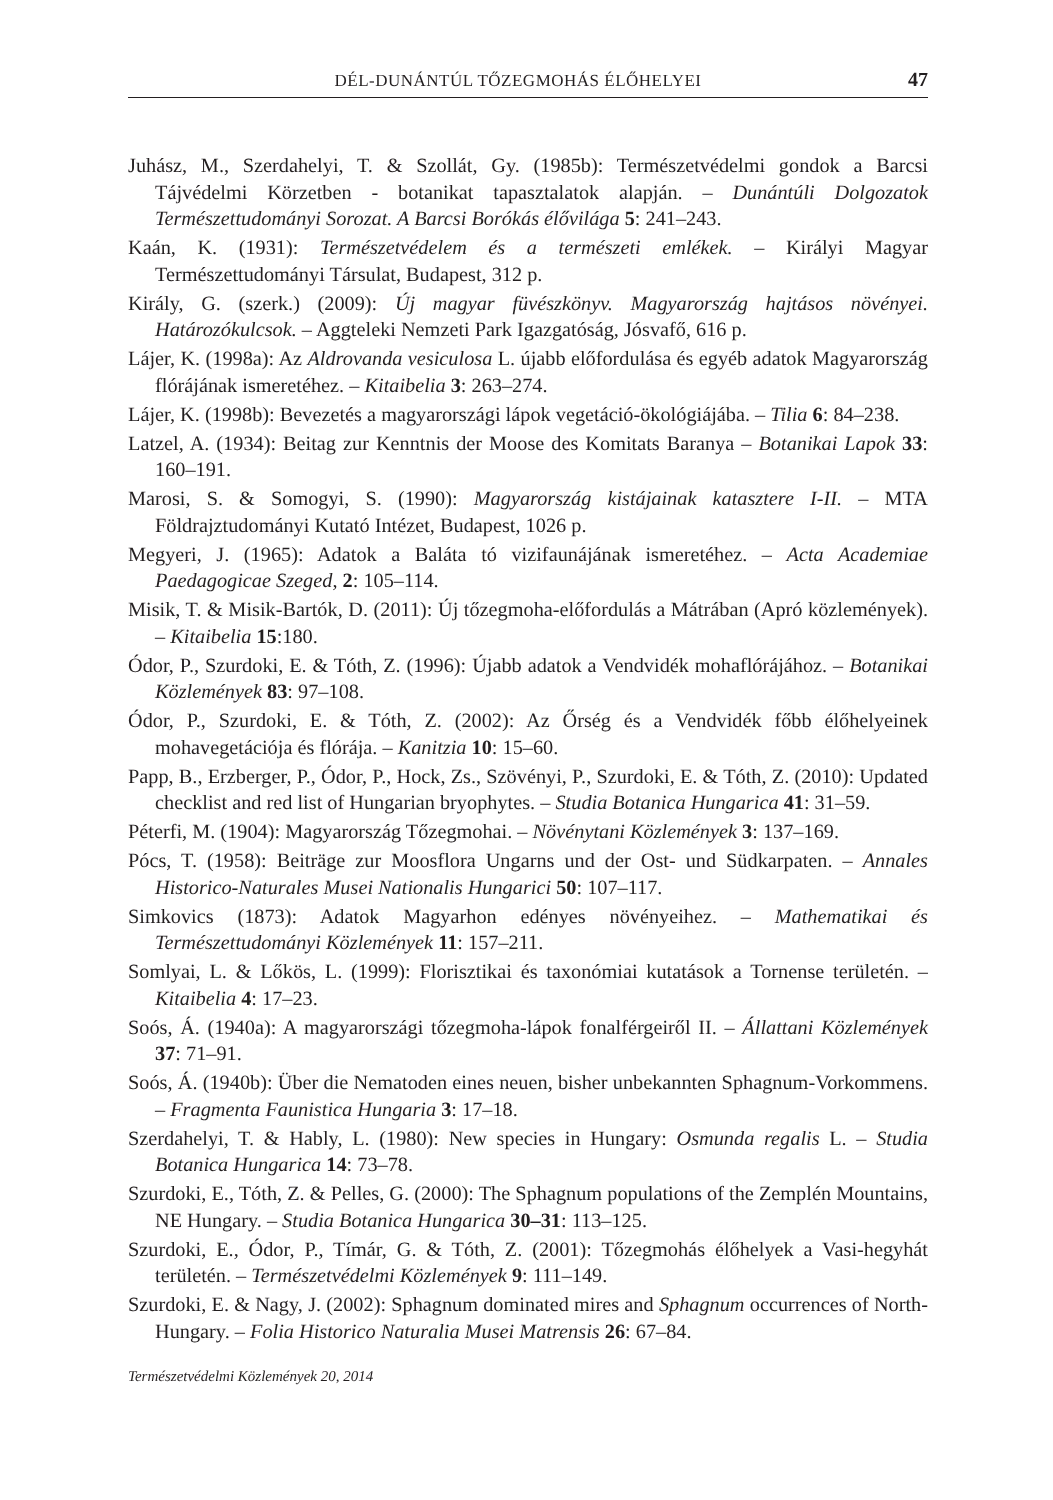DÉL-DUNÁNTÚL TŐZEGMOHÁS ÉLŐHELYEI 47
Juhász, M., Szerdahelyi, T. & Szollát, Gy. (1985b): Természetvédelmi gondok a Barcsi Tájvédelmi Körzetben - botanikat tapasztalatok alapján. – Dunántúli Dolgozatok Természettudományi Sorozat. A Barcsi Borókás élővilága 5: 241–243.
Kaán, K. (1931): Természetvédelem és a természeti emlékek. – Királyi Magyar Természettudományi Társulat, Budapest, 312 p.
Király, G. (szerk.) (2009): Új magyar füvészkönyv. Magyarország hajtásos növényei. Határozókulcsok. – Aggteleki Nemzeti Park Igazgatóság, Jósvafő, 616 p.
Lájer, K. (1998a): Az Aldrovanda vesiculosa L. újabb előfordulása és egyéb adatok Magyarország flórájának ismeretéhez. – Kitaibelia 3: 263–274.
Lájer, K. (1998b): Bevezetés a magyarországi lápok vegetáció-ökológiájába. – Tilia 6: 84–238.
Latzel, A. (1934): Beitag zur Kenntnis der Moose des Komitats Baranya – Botanikai Lapok 33: 160–191.
Marosi, S. & Somogyi, S. (1990): Magyarország kistájainak katasztere I-II. – MTA Földrajztudományi Kutató Intézet, Budapest, 1026 p.
Megyeri, J. (1965): Adatok a Baláta tó vizifaunájának ismeretéhez. – Acta Academiae Paedagogicae Szeged, 2: 105–114.
Misik, T. & Misik-Bartók, D. (2011): Új tőzegmoha-előfordulás a Mátrában (Apró közlemények). – Kitaibelia 15:180.
Ódor, P., Szurdoki, E. & Tóth, Z. (1996): Újabb adatok a Vendvidék mohaflórájához. – Botanikai Közlemények 83: 97–108.
Ódor, P., Szurdoki, E. & Tóth, Z. (2002): Az Őrség és a Vendvidék főbb élőhelyeinek mohavegetációja és flórája. – Kanitzia 10: 15–60.
Papp, B., Erzberger, P., Ódor, P., Hock, Zs., Szövényi, P., Szurdoki, E. & Tóth, Z. (2010): Updated checklist and red list of Hungarian bryophytes. – Studia Botanica Hungarica 41: 31–59.
Péterfi, M. (1904): Magyarország Tőzegmohai. – Növénytani Közlemények 3: 137–169.
Pócs, T. (1958): Beiträge zur Moosflora Ungarns und der Ost- und Südkarpaten. – Annales Historico-Naturales Musei Nationalis Hungarici 50: 107–117.
Simkovics (1873): Adatok Magyarhon edényes növényeihez. – Mathematikai és Természettudományi Közlemények 11: 157–211.
Somlyai, L. & Lőkös, L. (1999): Florisztikai és taxonómiai kutatások a Tornense területén. – Kitaibelia 4: 17–23.
Soós, Á. (1940a): A magyarországi tőzegmoha-lápok fonalférgeiről II. – Állattani Közlemények 37: 71–91.
Soós, Á. (1940b): Über die Nematoden eines neuen, bisher unbekannten Sphagnum-Vorkommens. – Fragmenta Faunistica Hungaria 3: 17–18.
Szerdahelyi, T. & Hably, L. (1980): New species in Hungary: Osmunda regalis L. – Studia Botanica Hungarica 14: 73–78.
Szurdoki, E., Tóth, Z. & Pelles, G. (2000): The Sphagnum populations of the Zemplén Mountains, NE Hungary. – Studia Botanica Hungarica 30–31: 113–125.
Szurdoki, E., Ódor, P., Tímár, G. & Tóth, Z. (2001): Tőzegmohás élőhelyek a Vasi-hegyhát területén. – Természetvédelmi Közlemények 9: 111–149.
Szurdoki, E. & Nagy, J. (2002): Sphagnum dominated mires and Sphagnum occurrences of North-Hungary. – Folia Historico Naturalia Musei Matrensis 26: 67–84.
Természetvédelmi Közlemények 20, 2014